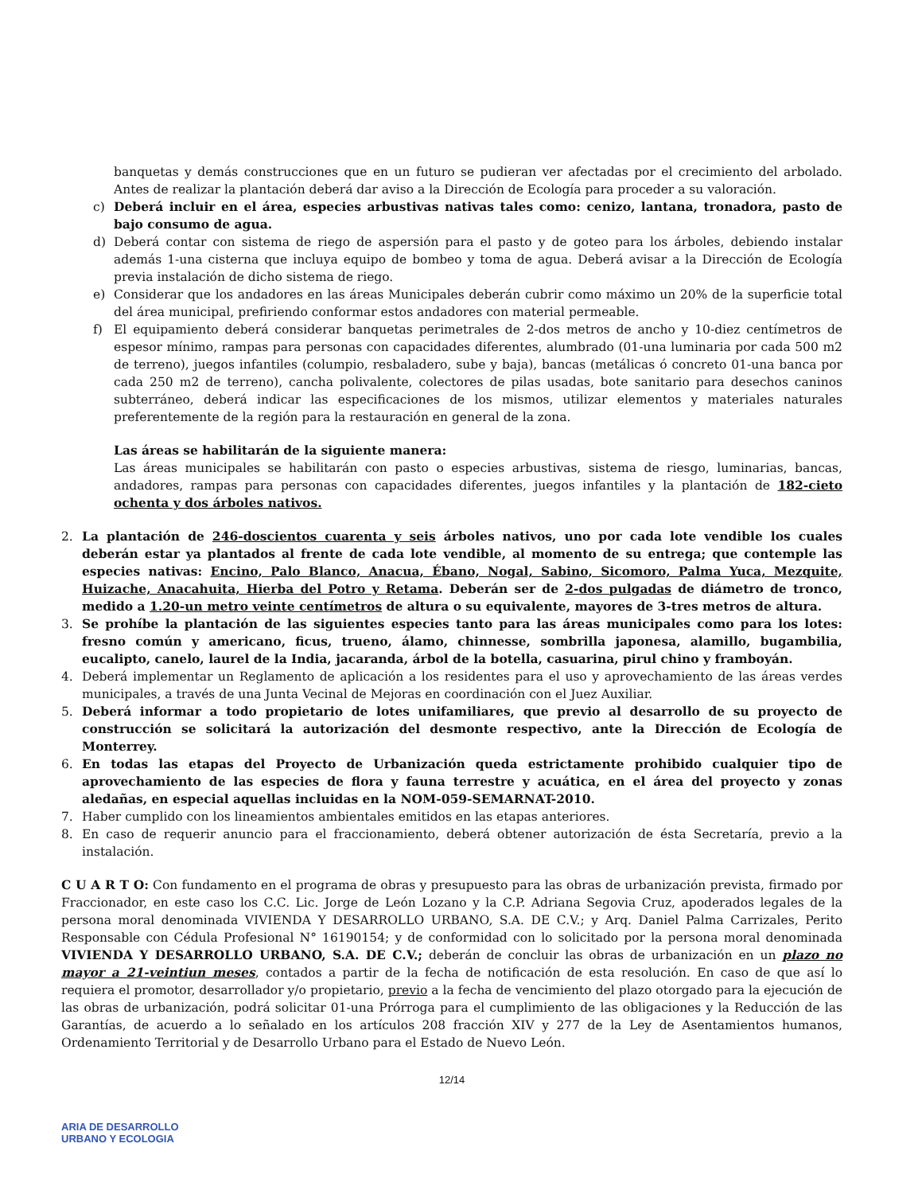banquetas y demás construcciones que en un futuro se pudieran ver afectadas por el crecimiento del arbolado. Antes de realizar la plantación deberá dar aviso a la Dirección de Ecología para proceder a su valoración.
c) Deberá incluir en el área, especies arbustivas nativas tales como: cenizo, lantana, tronadora, pasto de bajo consumo de agua.
d) Deberá contar con sistema de riego de aspersión para el pasto y de goteo para los árboles, debiendo instalar además 1-una cisterna que incluya equipo de bombeo y toma de agua. Deberá avisar a la Dirección de Ecología previa instalación de dicho sistema de riego.
e) Considerar que los andadores en las áreas Municipales deberán cubrir como máximo un 20% de la superficie total del área municipal, prefiriendo conformar estos andadores con material permeable.
f) El equipamiento deberá considerar banquetas perimetrales de 2-dos metros de ancho y 10-diez centímetros de espesor mínimo, rampas para personas con capacidades diferentes, alumbrado (01-una luminaria por cada 500 m2 de terreno), juegos infantiles (columpio, resbaladero, sube y baja), bancas (metálicas ó concreto 01-una banca por cada 250 m2 de terreno), cancha polivalente, colectores de pilas usadas, bote sanitario para desechos caninos subterráneo, deberá indicar las especificaciones de los mismos, utilizar elementos y materiales naturales preferentemente de la región para la restauración en general de la zona.
Las áreas se habilitarán de la siguiente manera:
Las áreas municipales se habilitarán con pasto o especies arbustivas, sistema de riesgo, luminarias, bancas, andadores, rampas para personas con capacidades diferentes, juegos infantiles y la plantación de 182-cieto ochenta y dos árboles nativos.
2. La plantación de 246-doscientos cuarenta y seis árboles nativos, uno por cada lote vendible los cuales deberán estar ya plantados al frente de cada lote vendible, al momento de su entrega; que contemple las especies nativas: Encino, Palo Blanco, Anacua, Ébano, Nogal, Sabino, Sicomoro, Palma Yuca, Mezquite, Huizache, Anacahuita, Hierba del Potro y Retama. Deberán ser de 2-dos pulgadas de diámetro de tronco, medido a 1.20-un metro veinte centímetros de altura o su equivalente, mayores de 3-tres metros de altura.
3. Se prohíbe la plantación de las siguientes especies tanto para las áreas municipales como para los lotes: fresno común y americano, ficus, trueno, álamo, chinnesse, sombrilla japonesa, alamillo, bugambilia, eucalipto, canelo, laurel de la India, jacaranda, árbol de la botella, casuarina, pirul chino y framboyán.
4. Deberá implementar un Reglamento de aplicación a los residentes para el uso y aprovechamiento de las áreas verdes municipales, a través de una Junta Vecinal de Mejoras en coordinación con el Juez Auxiliar.
5. Deberá informar a todo propietario de lotes unifamiliares, que previo al desarrollo de su proyecto de construcción se solicitará la autorización del desmonte respectivo, ante la Dirección de Ecología de Monterrey.
6. En todas las etapas del Proyecto de Urbanización queda estrictamente prohibido cualquier tipo de aprovechamiento de las especies de flora y fauna terrestre y acuática, en el área del proyecto y zonas aledañas, en especial aquellas incluidas en la NOM-059-SEMARNAT-2010.
7. Haber cumplido con los lineamientos ambientales emitidos en las etapas anteriores.
8. En caso de requerir anuncio para el fraccionamiento, deberá obtener autorización de ésta Secretaría, previo a la instalación.
C U A R T O: Con fundamento en el programa de obras y presupuesto para las obras de urbanización prevista, firmado por Fraccionador, en este caso los C.C. Lic. Jorge de León Lozano y la C.P. Adriana Segovia Cruz, apoderados legales de la persona moral denominada VIVIENDA Y DESARROLLO URBANO, S.A. DE C.V.; y Arq. Daniel Palma Carrizales, Perito Responsable con Cédula Profesional N° 16190154; y de conformidad con lo solicitado por la persona moral denominada VIVIENDA Y DESARROLLO URBANO, S.A. DE C.V.; deberán de concluir las obras de urbanización en un plazo no mayor a 21-veintiun meses, contados a partir de la fecha de notificación de esta resolución. En caso de que así lo requiera el promotor, desarrollador y/o propietario, previo a la fecha de vencimiento del plazo otorgado para la ejecución de las obras de urbanización, podrá solicitar 01-una Prórroga para el cumplimiento de las obligaciones y la Reducción de las Garantías, de acuerdo a lo señalado en los artículos 208 fracción XIV y 277 de la Ley de Asentamientos humanos, Ordenamiento Territorial y de Desarrollo Urbano para el Estado de Nuevo León.
12/14
ARIA DE DESARROLLO
URBANO Y ECOLOGIA